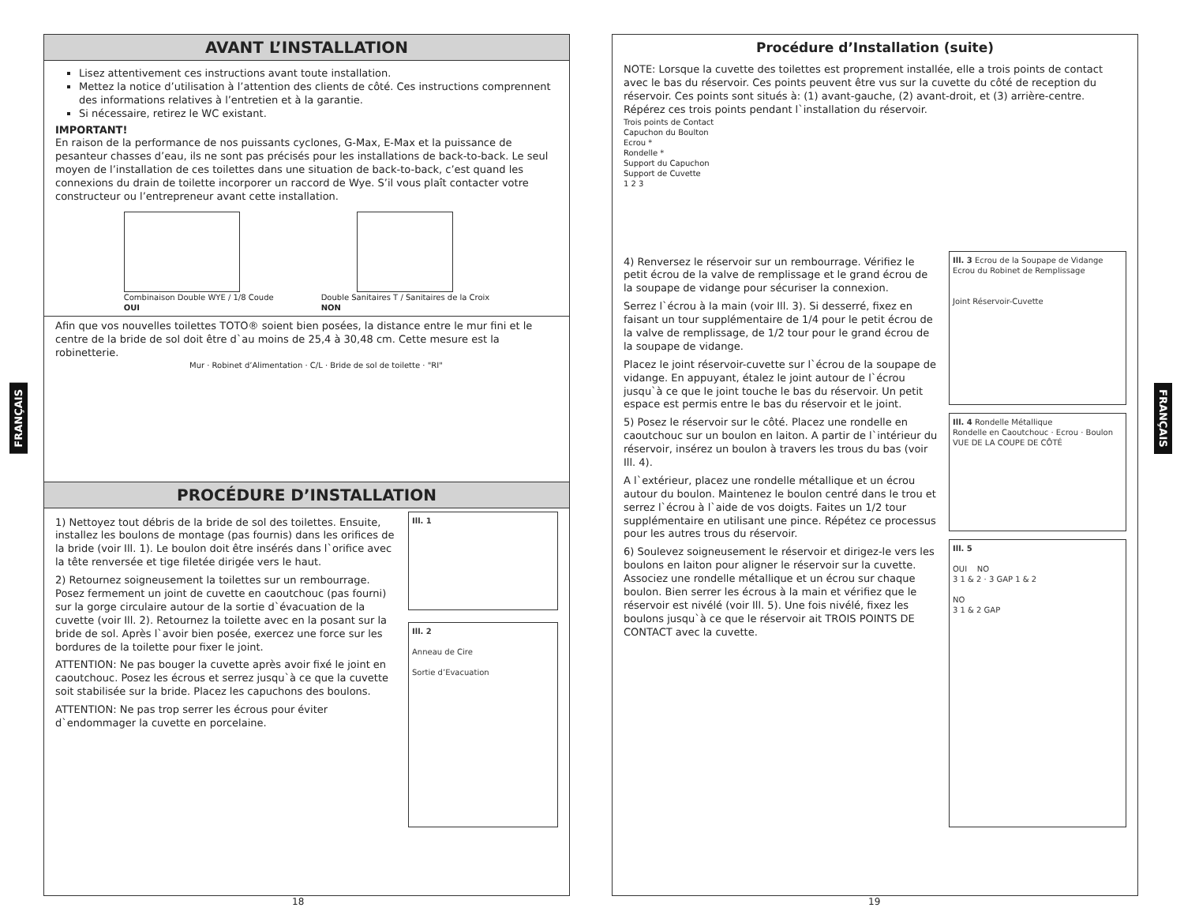FRANÇAIS
FRANÇAIS
AVANT L’INSTALLATION
Lisez attentivement ces instructions avant toute installation.
Mettez la notice d’utilisation à l’attention des clients de côté. Ces instructions comprennent des informations relatives à l’entretien et à la garantie.
Si nécessaire, retirez le WC existant.
IMPORTANT!
En raison de la performance de nos puissants cyclones, G-Max, E-Max et la puissance de pesanteur chasses d’eau, ils ne sont pas précisés pour les installations de back-to-back. Le seul moyen de l’installation de ces toilettes dans une situation de back-to-back, c’est quand les connexions du drain de toilette incorporer un raccord de Wye. S’il vous plaît contacter votre constructeur ou l’entrepreneur avant cette installation.
Combinaison Double WYE / 1/8 Coude
OUI
Double Sanitaires T / Sanitaires de la Croix
NON
Afin que vos nouvelles toilettes TOTO® soient bien posées, la distance entre le mur fini et le centre de la bride de sol doit être d`au moins de 25,4 à 30,48 cm. Cette mesure est la robinetterie.
Mur · Robinet d’Alimentation · C/L · Bride de sol de toilette · "RI"
PROCÉDURE D’INSTALLATION
1) Nettoyez tout débris de la bride de sol des toilettes. Ensuite, installez les boulons de montage (pas fournis) dans les orifices de la bride (voir Ill. 1). Le boulon doit être insérés dans l`orifice avec la tête renversée et tige filetée dirigée vers le haut.
2) Retournez soigneusement la toilettes sur un rembourrage. Posez fermement un joint de cuvette en caoutchouc (pas fourni) sur la gorge circulaire autour de la sortie d`évacuation de la cuvette (voir Ill. 2). Retournez la toilette avec en la posant sur la bride de sol. Après l`avoir bien posée, exercez une force sur les bordures de la toilette pour fixer le joint.
ATTENTION: Ne pas bouger la cuvette après avoir fixé le joint en caoutchouc. Posez les écrous et serrez jusqu`à ce que la cuvette soit stabilisée sur la bride. Placez les capuchons des boulons.
ATTENTION: Ne pas trop serrer les écrous pour éviter d`endommager la cuvette en porcelaine.
Ill. 1
Ill. 2
Anneau de Cire
Sortie d’Evacuation
Procédure d’Installation (suite)
NOTE: Lorsque la cuvette des toilettes est proprement installée, elle a trois points de contact avec le bas du réservoir. Ces points peuvent être vus sur la cuvette du côté de reception du réservoir. Ces points sont situés à: (1) avant-gauche, (2) avant-droit, et (3) arrière-centre. Répérez ces trois points pendant l`installation du réservoir.
Trois points de Contact
Capuchon du Boulton
Ecrou *
Rondelle *
Support du Capuchon
Support de Cuvette
1 2 3
4) Renversez le réservoir sur un rembourrage. Vérifiez le petit écrou de la valve de remplissage et le grand écrou de la soupape de vidange pour sécuriser la connexion.
Serrez l`écrou à la main (voir Ill. 3). Si desserré, fixez en faisant un tour supplémentaire de 1/4 pour le petit écrou de la valve de remplissage, de 1/2 tour pour le grand écrou de la soupape de vidange.
Placez le joint réservoir-cuvette sur l`écrou de la soupape de vidange. En appuyant, étalez le joint autour de l`écrou jusqu`à ce que le joint touche le bas du réservoir. Un petit espace est permis entre le bas du réservoir et le joint.
5) Posez le réservoir sur le côté. Placez une rondelle en caoutchouc sur un boulon en laiton. A partir de l`intérieur du réservoir, insérez un boulon à travers les trous du bas (voir Ill. 4).
A l`extérieur, placez une rondelle métallique et un écrou autour du boulon. Maintenez le boulon centré dans le trou et serrez l`écrou à l`aide de vos doigts. Faites un 1/2 tour supplémentaire en utilisant une pince. Répétez ce processus pour les autres trous du réservoir.
6) Soulevez soigneusement le réservoir et dirigez-le vers les boulons en laiton pour aligner le réservoir sur la cuvette. Associez une rondelle métallique et un écrou sur chaque boulon. Bien serrer les écrous à la main et vérifiez que le réservoir est nivélé (voir Ill. 5). Une fois nivélé, fixez les boulons jusqu`à ce que le réservoir ait TROIS POINTS DE CONTACT avec la cuvette.
Ill. 3 Ecrou de la Soupape de Vidange
Ecrou du Robinet de Remplissage
Joint Réservoir-Cuvette
Ill. 4 Rondelle Métallique
Rondelle en Caoutchouc · Ecrou · Boulon
VUE DE LA COUPE DE CÔTÉ
Ill. 5
OUI NO
3 1 & 2 · 3 GAP 1 & 2
NO
3 1 & 2 GAP
18 19